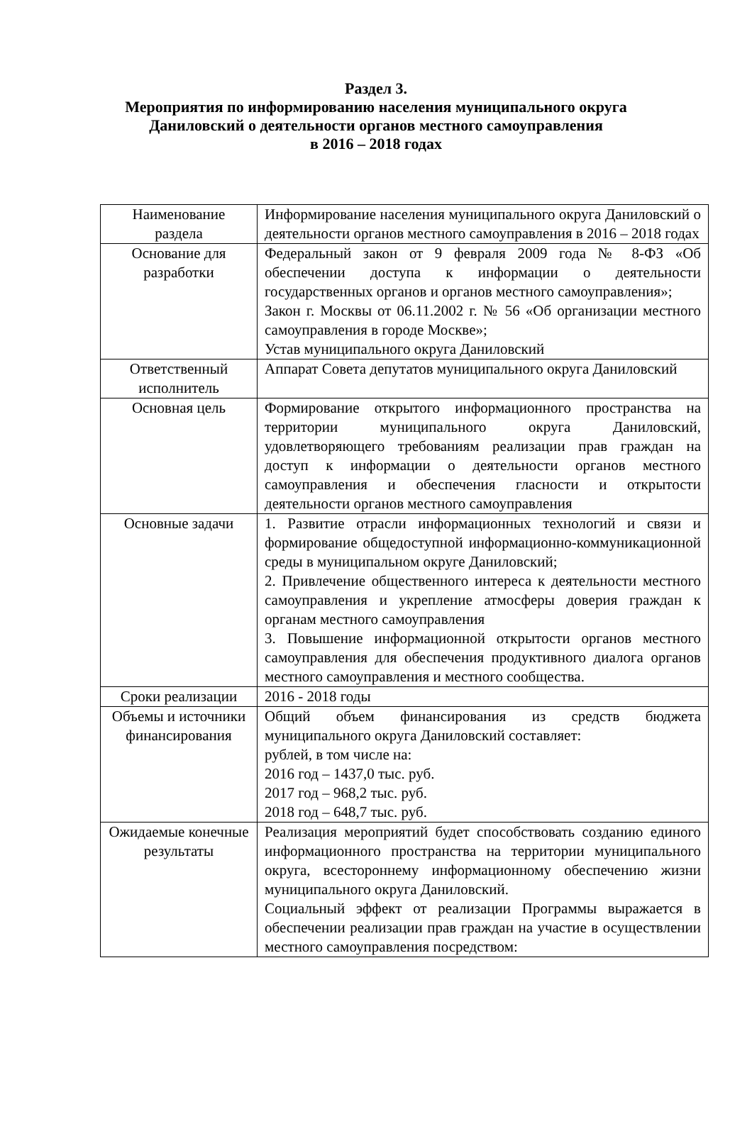Раздел 3.
Мероприятия по информированию населения муниципального округа
Даниловский о деятельности органов местного самоуправления
в 2016 – 2018 годах
| Наименование раздела | Информирование населения муниципального округа Даниловский о деятельности органов местного самоуправления в 2016 – 2018 годах |
| Основание для разработки | Федеральный закон от 9 февраля 2009 года № 8-ФЗ «Об обеспечении доступа к информации о деятельности государственных органов и органов местного самоуправления»; Закон г. Москвы от 06.11.2002 г. № 56 «Об организации местного самоуправления в городе Москве»; Устав муниципального округа Даниловский |
| Ответственный исполнитель | Аппарат Совета депутатов муниципального округа Даниловский |
| Основная цель | Формирование открытого информационного пространства на территории муниципального округа Даниловский, удовлетворяющего требованиям реализации прав граждан на доступ к информации о деятельности органов местного самоуправления и обеспечения гласности и открытости деятельности органов местного самоуправления |
| Основные задачи | 1. Развитие отрасли информационных технологий и связи и формирование общедоступной информационно-коммуникационной среды в муниципальном округе Даниловский; 2. Привлечение общественного интереса к деятельности местного самоуправления и укрепление атмосферы доверия граждан к органам местного самоуправления 3. Повышение информационной открытости органов местного самоуправления для обеспечения продуктивного диалога органов местного самоуправления и местного сообщества. |
| Сроки реализации | 2016 - 2018 годы |
| Объемы и источники финансирования | Общий объем финансирования из средств бюджета муниципального округа Даниловский составляет: рублей, в том числе на: 2016 год – 1437,0 тыс. руб. 2017 год – 968,2 тыс. руб. 2018 год – 648,7 тыс. руб. |
| Ожидаемые конечные результаты | Реализация мероприятий будет способствовать созданию единого информационного пространства на территории муниципального округа, всестороннему информационному обеспечению жизни муниципального округа Даниловский. Социальный эффект от реализации Программы выражается в обеспечении реализации прав граждан на участие в осуществлении местного самоуправления посредством: |